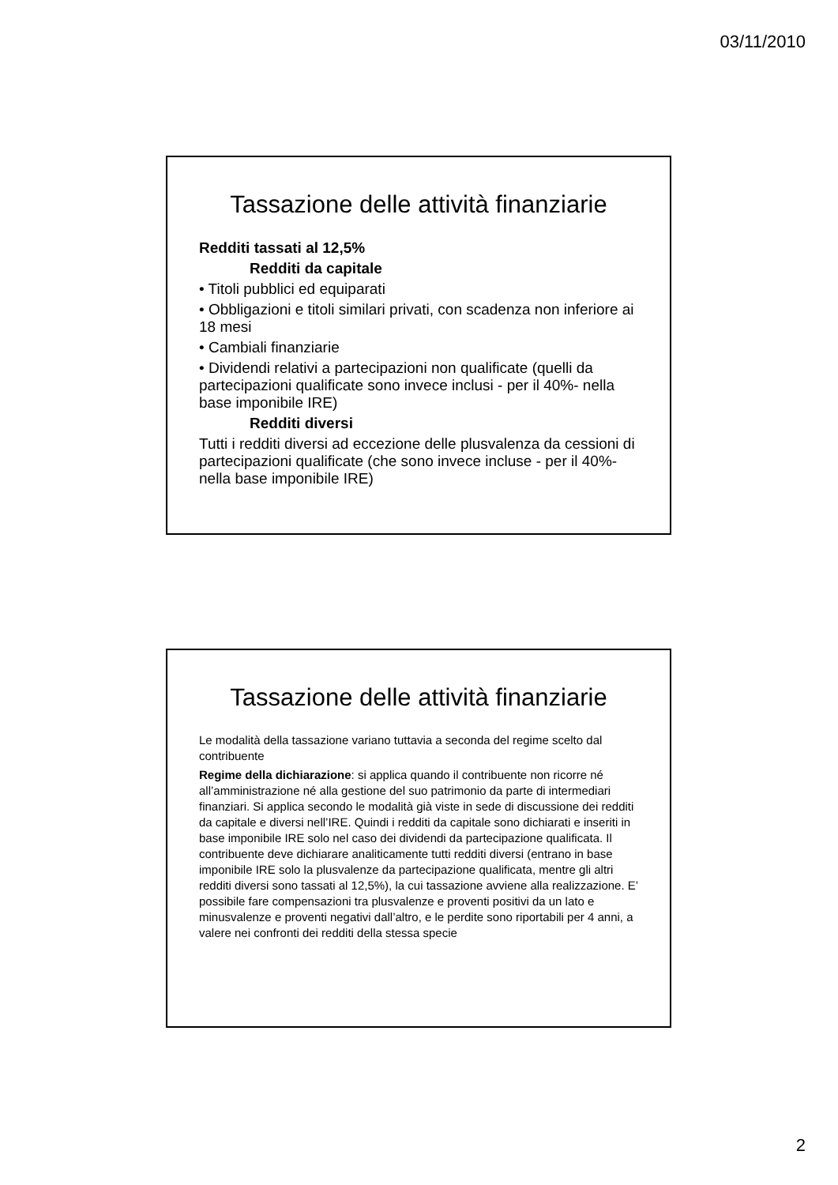03/11/2010
Tassazione delle attività finanziarie
Redditi tassati al 12,5%
Redditi da capitale
• Titoli pubblici ed equiparati
• Obbligazioni e titoli similari privati, con scadenza non inferiore ai 18 mesi
• Cambiali finanziarie
• Dividendi relativi a partecipazioni non qualificate (quelli da partecipazioni qualificate sono invece inclusi - per il 40%- nella base imponibile IRE)
Redditi diversi
Tutti i redditi diversi ad eccezione delle plusvalenza da cessioni di partecipazioni qualificate (che sono invece incluse - per il 40%- nella base imponibile IRE)
Tassazione delle attività finanziarie
Le modalità della tassazione variano tuttavia a seconda del regime scelto dal contribuente
Regime della dichiarazione: si applica quando il contribuente non ricorre né all’amministrazione né alla gestione del suo patrimonio da parte di intermediari finanziari. Si applica secondo le modalità già viste in sede di discussione dei redditi da capitale e diversi nell’IRE. Quindi i redditi da capitale sono dichiarati e inseriti in base imponibile IRE solo nel caso dei dividendi da partecipazione qualificata. Il contribuente deve dichiarare analiticamente tutti redditi diversi (entrano in base imponibile IRE solo la plusvalenze da partecipazione qualificata, mentre gli altri redditi diversi sono tassati al 12,5%), la cui tassazione avviene alla realizzazione. E’ possibile fare compensazioni tra plusvalenze e proventi positivi da un lato e minusvalenze e proventi negativi dall’altro, e le perdite sono riportabili per 4 anni, a valere nei confronti dei redditi della stessa specie
2